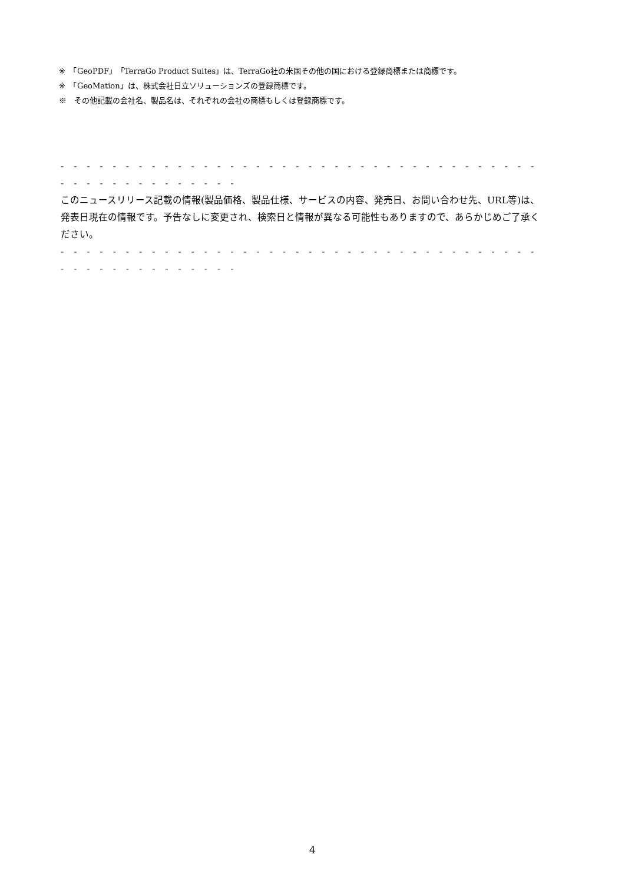※　「GeoPDF」「TerraGo Product Suites」は、TerraGo社の米国その他の国における登録商標または商標です。
※　「GeoMation」は、株式会社日立ソリューションズの登録商標です。
※　その他記載の会社名、製品名は、それぞれの会社の商標もしくは登録商標です。
- - - - - - - - - - - - - - - - - - - - - - - - - - - - - - - - - - - - - - - - - - - - - - - - - - -
このニュースリリース記載の情報(製品価格、製品仕様、サービスの内容、発売日、お問い合わせ先、URL等)は、発表日現在の情報です。予告なしに変更され、検索日と情報が異なる可能性もありますので、あらかじめご了承ください。
- - - - - - - - - - - - - - - - - - - - - - - - - - - - - - - - - - - - - - - - - - - - - - - - - - -
4